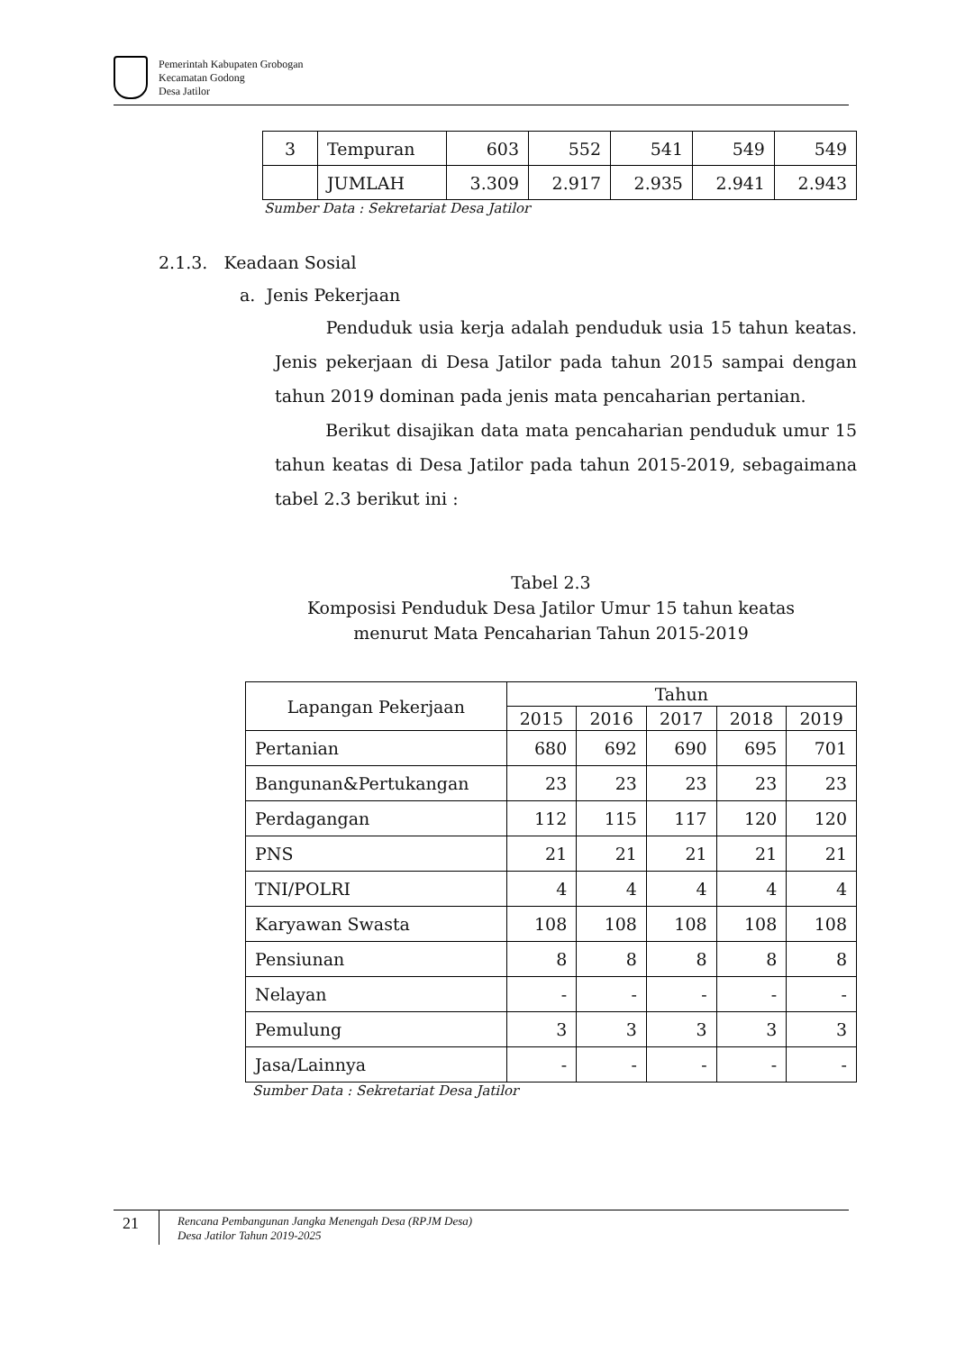Pemerintah Kabupaten Grobogan
Kecamatan Godong
Desa Jatilor
| 3 | Tempuran | 603 | 552 | 541 | 549 | 549 |
| | JUMLAH | 3.309 | 2.917 | 2.935 | 2.941 | 2.943 |
Sumber Data : Sekretariat Desa Jatilor
2.1.3. Keadaan Sosial
a. Jenis Pekerjaan
Penduduk usia kerja adalah penduduk usia 15 tahun keatas. Jenis pekerjaan di Desa Jatilor pada tahun 2015 sampai dengan tahun 2019 dominan pada jenis mata pencaharian pertanian.
Berikut disajikan data mata pencaharian penduduk umur 15 tahun keatas di Desa Jatilor pada tahun 2015-2019, sebagaimana tabel 2.3 berikut ini :
Tabel 2.3
Komposisi Penduduk Desa Jatilor Umur 15 tahun keatas
menurut Mata Pencaharian Tahun 2015-2019
| Lapangan Pekerjaan | Tahun | | | | |
| --- | --- | --- | --- | --- | --- |
| | 2015 | 2016 | 2017 | 2018 | 2019 |
| Pertanian | 680 | 692 | 690 | 695 | 701 |
| Bangunan&Pertukangan | 23 | 23 | 23 | 23 | 23 |
| Perdagangan | 112 | 115 | 117 | 120 | 120 |
| PNS | 21 | 21 | 21 | 21 | 21 |
| TNI/POLRI | 4 | 4 | 4 | 4 | 4 |
| Karyawan Swasta | 108 | 108 | 108 | 108 | 108 |
| Pensiunan | 8 | 8 | 8 | 8 | 8 |
| Nelayan | - | - | - | - | - |
| Pemulung | 3 | 3 | 3 | 3 | 3 |
| Jasa/Lainnya | - | - | - | - | - |
Sumber Data : Sekretariat Desa Jatilor
21
Rencana Pembangunan Jangka Menengah Desa (RPJM Desa)
Desa Jatilor Tahun 2019-2025